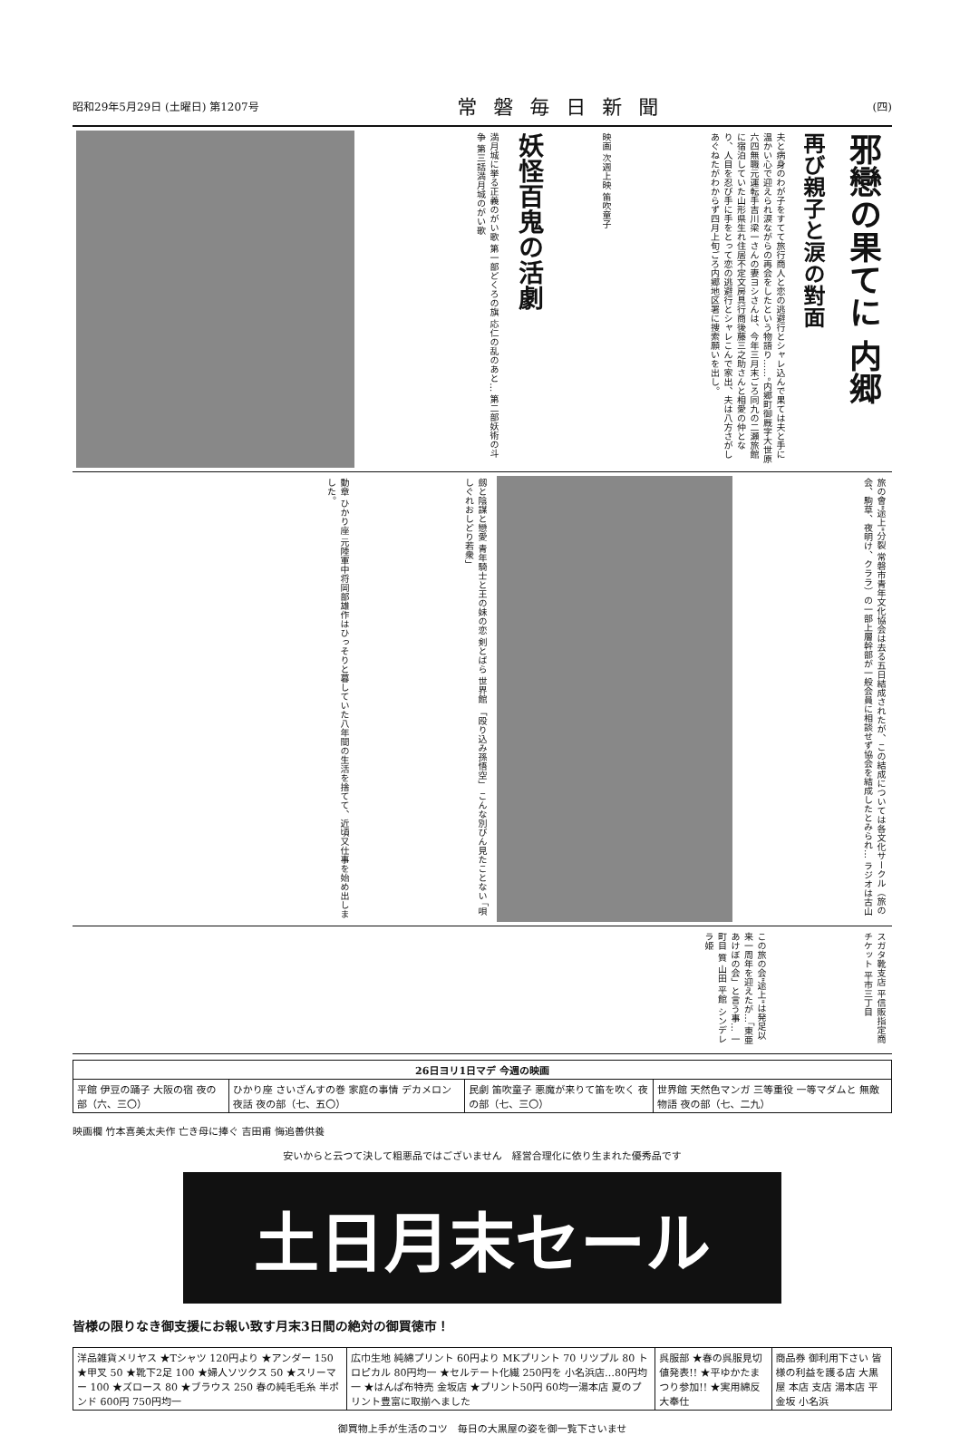昭和29年5月29日 (土曜日) 第1207号 常磐毎日新聞 (四)
邪戀の果てに 内郷
再び親子と涙の對面
夫と病身のわが子をすてて旅行商人と恋の逃避行とシャレ込んで果ては夫と手に温かい心で迎えられ涙ながらの再会をしたという物語り……。内郷町御厩字大世原六四無職元運転手吉川梁一さんの妻ヨシさんは、今年三月末ごろ同九の二瀬旅館に宿泊していた山形県生れ住居不定文房具行商後藤三之助さんと相愛の仲となり、人目を忍び手に手をとって恋の逃避行とシャレこんで家出、夫は八方さがしあぐねたがわからず四月上旬ごろ内郷地区署に捜索願いを出し。
映画 次週上映 笛吹童子
妖怪百鬼の活劇
満月城に挙る正義のがい歌 第一部どくろの旗 応仁の乱のあと… 第二部妖術の斗争 第三話満月城のがい歌
旅の會"途上"分裂 常磐市青年文化協会は去る五日結成されたが、この結成については各文化サークル（旅の会、駒草、夜明け、クララ）の一部上層幹部が一般会員に相談せず協会を結成したとみられ… ラジオは古山
劔と陰謀と戀愛 青年騎士と王の妹の恋 剣とばら 世界館 「殴り込み孫悟空」 こんな別びん見たことない 「唄しぐれおしどり若衆」
動章 ひかり座 元陸軍中将岡部雄作はひっそりと暮していた八年間の生活を捨てて、近頃又仕事を始め出しました。
スガタ靴支店 平信販指定商 チケット 平市三丁目
この旅の会"途上"は発足以来一周年を迎えたが…「東亜あけぼの会」と言う事… 一町目 質 山田 平館 シンデレラ姫
| 26日ヨリ1日マデ 今週の映画 | | | |
| --- | --- | --- | --- |
| 平館 伊豆の踊子 大阪の宿 夜の部（六、三〇） | ひかり座 さいざんすの巻 家庭の事情 デカメロン夜話 夜の部（七、五〇） | 民劇 笛吹童子 悪魔が来りて笛を吹く 夜の部（七、三〇） | 世界館 天然色マンガ 三等重役 一等マダムと 無敵物語 夜の部（七、二九） |
映画欄 竹本喜美太夫作 亡き母に捧ぐ 吉田甫 悔追善供養
安いからと云つて決して粗悪品ではございません　経営合理化に依り生まれた優秀品です
土日月末セール
皆様の限りなき御支援にお報い致す月末3日間の絶対の御買徳市！
| 洋品雑貨メリヤス ★Tシャツ 120円より ★アンダー 150 ★甲叉 50 ★靴下2足 100 ★婦人ソツクス 50 ★スリーマー 100 ★ズロース 80 ★ブラウス 250 春の純毛毛糸 半ポンド 600円 750円均一 | 広巾生地 純綿プリント 60円より MKプリント 70 リツプル 80 トロピカル 80円均一 ★セルテート化繊 250円を 小名浜店…80円均一 ★はんぱ布特売 金坂店 ★プリント50円 60均一湯本店 夏のプリント豊富に取揃へました | 呉服部 ★春の呉服見切値発表!! ★平ゆかたまつり参加!! ★実用綿反大奉仕 | 商品券 御利用下さい 皆様の利益を護る店 大黒屋 本店 支店 湯本店 平 金坂 小名浜 |
御買物上手が生活のコツ　毎日の大黒屋の姿を御一覧下さいませ